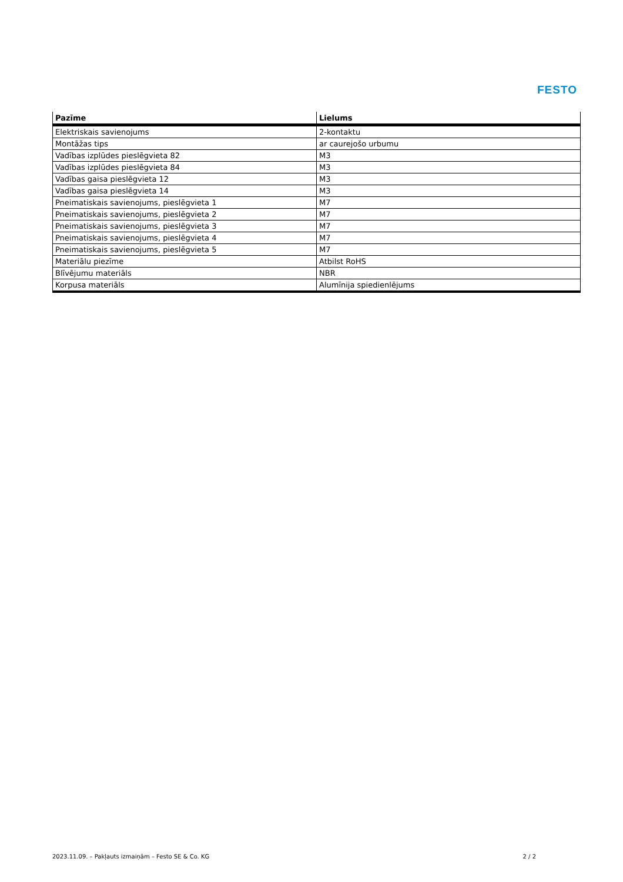FESTO
| Pazīme | Lielums |
| --- | --- |
| Elektriskais savienojums | 2-kontaktu |
| Montāžas tips | ar caurejošo urbumu |
| Vadības izplūdes pieslēgvieta 82 | M3 |
| Vadības izplūdes pieslēgvieta 84 | M3 |
| Vadības gaisa pieslēgvieta 12 | M3 |
| Vadības gaisa pieslēgvieta 14 | M3 |
| Pneimatiskais savienojums, pieslēgvieta 1 | M7 |
| Pneimatiskais savienojums, pieslēgvieta 2 | M7 |
| Pneimatiskais savienojums, pieslēgvieta 3 | M7 |
| Pneimatiskais savienojums, pieslēgvieta 4 | M7 |
| Pneimatiskais savienojums, pieslēgvieta 5 | M7 |
| Materiālu piezīme | Atbilst RoHS |
| Blīvējumu materiāls | NBR |
| Korpusa materiāls | Alumīnija spiedienlējums |
2023.11.09. – Pakļauts izmaiņām – Festo SE & Co. KG 2 / 2